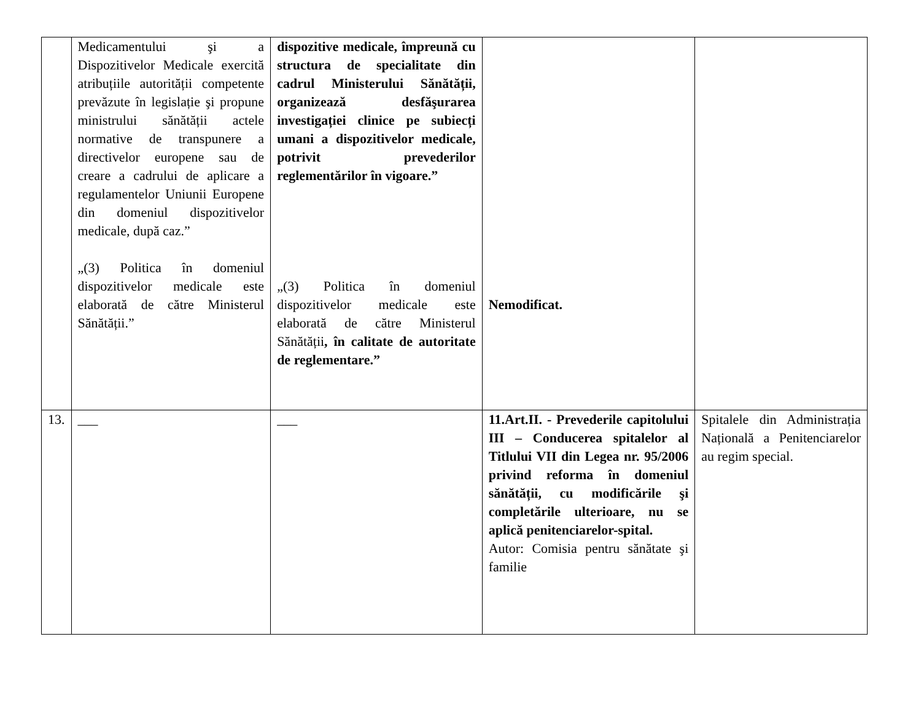| | Medicamentului şi a Dispozitivelor Medicale exercită atribuțiile autorității competente prevăzute în legislație şi propune ministrului sănătății actele normative de transpunere a directivelor europene sau de creare a cadrului de aplicare a regulamentelor Uniunii Europene din domeniul dispozitivelor medicale, după caz.” „(3) Politica în domeniul dispozitivelor medicale este elaborată de către Ministerul Sănătății.” | dispozitive medicale, împreună cu structura de specialitate din cadrul Ministerului Sănătății, organizează desfăşurarea investigației clinice pe subiecți umani a dispozitivelor medicale, potrivit prevederilor reglementărilor în vigoare.” „(3) Politica în domeniul dispozitivelor medicale este elaborată de către Ministerul Sănătății , în calitate de autoritate de reglementare.” | Nemodificat. | |
| 13. | ___ | ___ | 11.Art.II. - Prevederile capitolului III – Conducerea spitalelor al Titlului VII din Legea nr. 95/2006 privind reforma în domeniul sănătății, cu modificările şi completările ulterioare, nu se aplică penitenciarelor-spital. Autor: Comisia pentru sănătate şi familie | Spitalele din Administrația Națională a Penitenciarelor au regim special. |